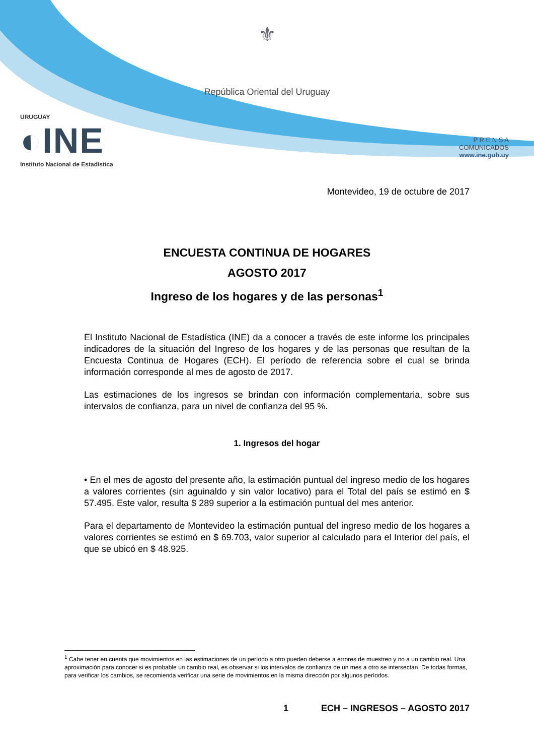⚜
República Oriental del Uruguay
URUGUAY
◐INE
Instituto Nacional de Estadística
P R E N S A
COMUNICADOS
www.ine.gub.uy
Montevideo, 19 de octubre de 2017
ENCUESTA CONTINUA DE HOGARES
AGOSTO 2017
Ingreso de los hogares y de las personas<sup>1</sup>
El Instituto Nacional de Estadística (INE) da a conocer a través de este informe los principales indicadores de la situación del Ingreso de los hogares y de las personas que resultan de la Encuesta Continua de Hogares (ECH). El período de referencia sobre el cual se brinda información corresponde al mes de agosto de 2017.
Las estimaciones de los ingresos se brindan con información complementaria, sobre sus intervalos de confianza, para un nivel de confianza del 95 %.
1. Ingresos del hogar
• En el mes de agosto del presente año, la estimación puntual del ingreso medio de los hogares a valores corrientes (sin aguinaldo y sin valor locativo) para el Total del país se estimó en $ 57.495. Este valor, resulta $ 289 superior a la estimación puntual del mes anterior.
Para el departamento de Montevideo la estimación puntual del ingreso medio de los hogares a valores corrientes se estimó en $ 69.703, valor superior al calculado para el Interior del país, el que se ubicó en $ 48.925.
<sup>1</sup> Cabe tener en cuenta que movimientos en las estimaciones de un período a otro pueden deberse a errores de muestreo y no a un cambio real. Una aproximación para conocer si es probable un cambio real, es observar si los intervalos de confianza de un mes a otro se intersectan. De todas formas, para verificar los cambios, se recomienda verificar una serie de movimientos en la misma dirección por algunos períodos.
1 ECH – INGRESOS – AGOSTO 2017